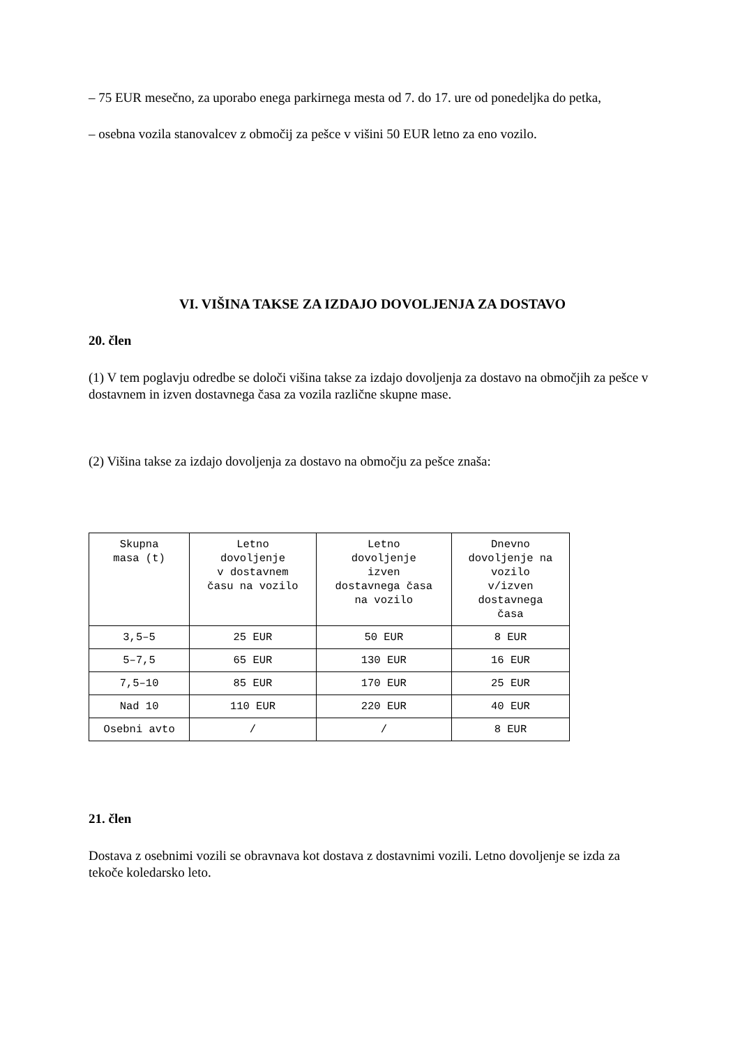– 75 EUR mesečno, za uporabo enega parkirnega mesta od 7. do 17. ure od ponedeljka do petka,
– osebna vozila stanovalcev z območij za pešce v višini 50 EUR letno za eno vozilo.
VI. VIŠINA TAKSE ZA IZDAJO DOVOLJENJA ZA DOSTAVO
20. člen
(1) V tem poglavju odredbe se določi višina takse za izdajo dovoljenja za dostavo na območjih za pešce v dostavnem in izven dostavnega časa za vozila različne skupne mase.
(2) Višina takse za izdajo dovoljenja za dostavo na območju za pešce znaša:
| Skupna masa (t) | Letno dovoljenje v dostavnem času na vozilo | Letno dovoljenje izven dostavnega časa na vozilo | Dnevno dovoljenje na vozilo v/izven dostavnega časa |
| --- | --- | --- | --- |
| 3,5–5 | 25 EUR | 50 EUR | 8 EUR |
| 5–7,5 | 65 EUR | 130 EUR | 16 EUR |
| 7,5–10 | 85 EUR | 170 EUR | 25 EUR |
| Nad 10 | 110 EUR | 220 EUR | 40 EUR |
| Osebni avto | / | / | 8 EUR |
21. člen
Dostava z osebnimi vozili se obravnava kot dostava z dostavnimi vozili. Letno dovoljenje se izda za tekoče koledarsko leto.